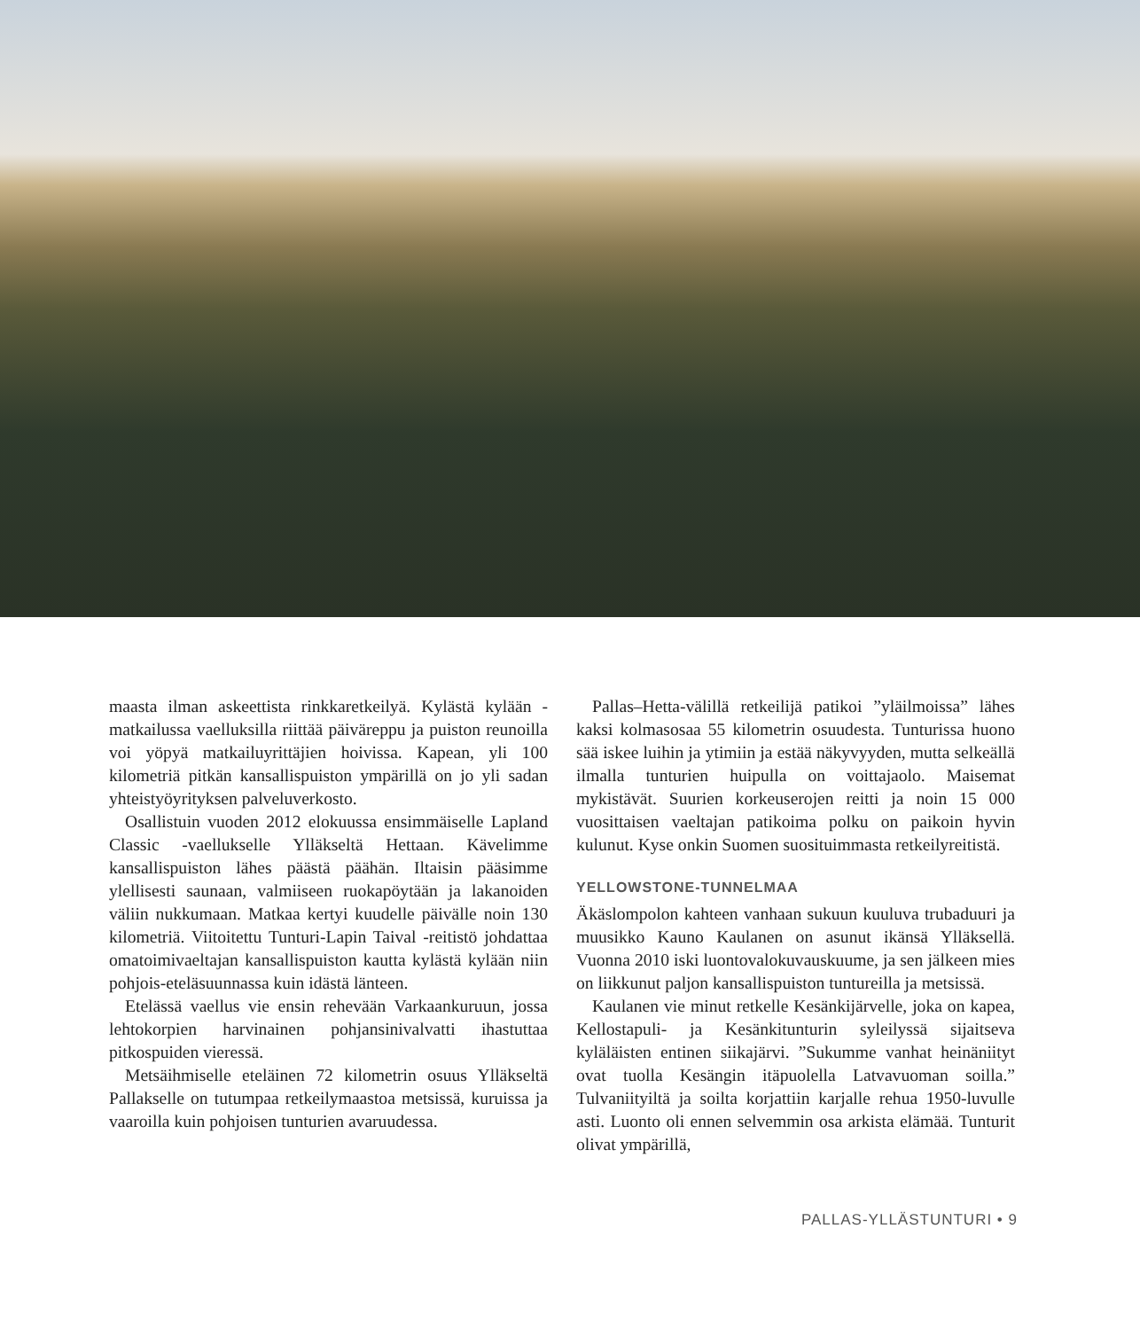maasta ilman askeettista rinkkaretkeilyä. Kylästä kylään -matkailussa vaelluksilla riittää päiväreppu ja puiston reunoilla voi yöpyä matkailuyrittäjien hoivissa. Kapean, yli 100 kilometriä pitkän kansallispuiston ympärillä on jo yli sadan yhteistyöyrityksen palveluverkosto.
Osallistuin vuoden 2012 elokuussa ensimmäiselle Lapland Classic -vaellukselle Ylläkseltä Hettaan. Kävelimme kansallispuiston lähes päästä päähän. Iltaisin pääsimme ylellisesti saunaan, valmiiseen ruokapöytään ja lakanoiden väliin nukkumaan. Matkaa kertyi kuudelle päivälle noin 130 kilometriä. Viitoitettu Tunturi-Lapin Taival -reitistö johdattaa omatoimivaeltajan kansallispuiston kautta kylästä kylään niin pohjois-eteläsuunnassa kuin idästä länteen.
Etelässä vaellus vie ensin rehevään Varkaankuruun, jossa lehtokorpien harvinainen pohjansinivalvatti ihastuttaa pitkospuiden vieressä.
Metsäihmiselle eteläinen 72 kilometrin osuus Ylläkseltä Pallakselle on tutumpaa retkeilymaastoa metsissä, kuruissa ja vaaroilla kuin pohjoisen tunturien avaruudessa.
Pallas–Hetta-välillä retkeilijä patikoi ”yläilmoissa” lähes kaksi kolmasosaa 55 kilometrin osuudesta. Tunturissa huono sää iskee luihin ja ytimiin ja estää näkyvyyden, mutta selkeällä ilmalla tunturien huipulla on voittajaolo. Maisemat mykistävät. Suurien korkeuserojen reitti ja noin 15 000 vuosittaisen vaeltajan patikoima polku on paikoin hyvin kulunut. Kyse onkin Suomen suosituimmasta retkeilyreitistä.
YELLOWSTONE-TUNNELMAA
Äkäslompolon kahteen vanhaan sukuun kuuluva trubaduuri ja muusikko Kauno Kaulanen on asunut ikänsä Ylläksellä. Vuonna 2010 iski luontovalokuvauskuume, ja sen jälkeen mies on liikkunut paljon kansallispuiston tuntureilla ja metsissä.
Kaulanen vie minut retkelle Kesänkijärvelle, joka on kapea, Kellostapuli- ja Kesänkitunturin syleilyssä sijaitseva kyläläisten entinen siikajärvi. ”Sukumme vanhat heinäniityt ovat tuolla Kesängin itäpuolella Latvavuoman soilla.” Tulvaniityiltä ja soilta korjattiin karjalle rehua 1950-luvulle asti. Luonto oli ennen selvemmin osa arkista elämää. Tunturit olivat ympärillä,
PALLAS-YLLÄSTUNTURI • 9